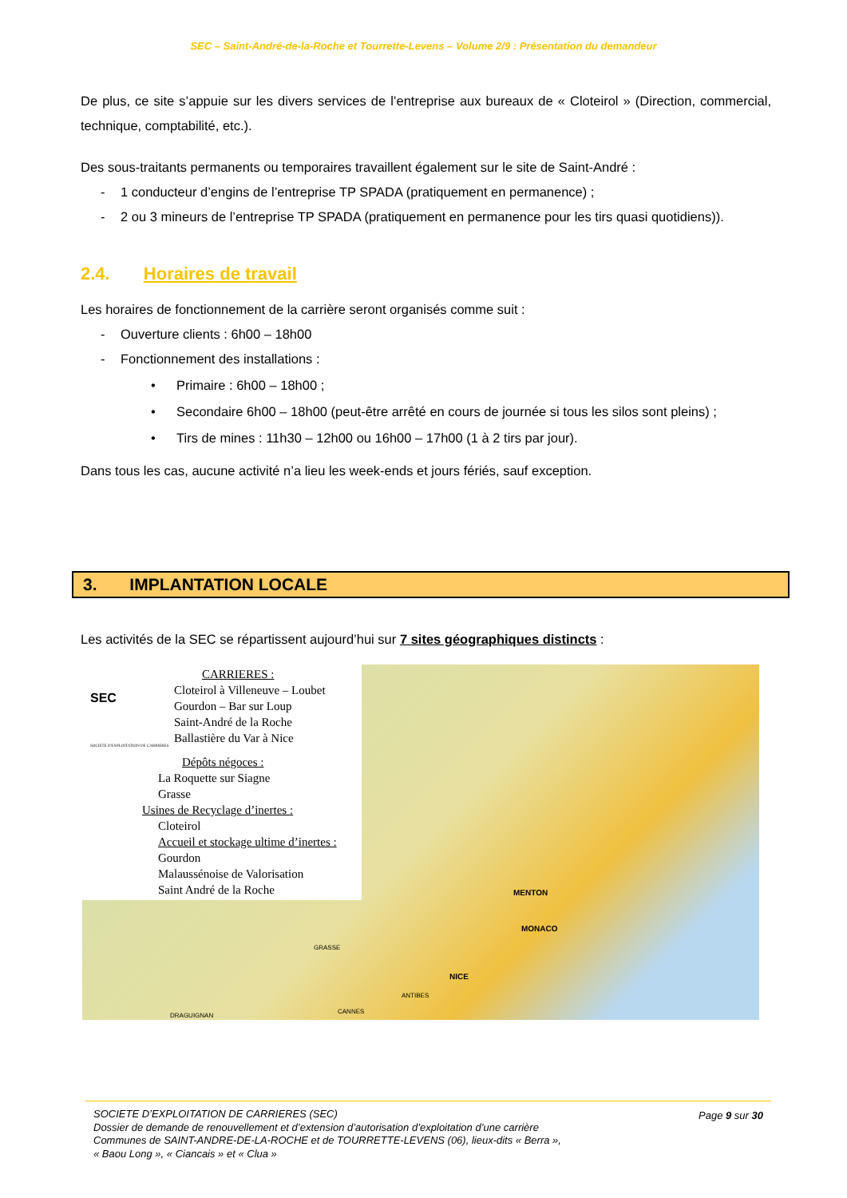SEC – Saint-André-de-la-Roche et Tourrette-Levens – Volume 2/9 : Présentation du demandeur
De plus, ce site s’appuie sur les divers services de l’entreprise aux bureaux de « Cloteirol » (Direction, commercial, technique, comptabilité, etc.).
Des sous-traitants permanents ou temporaires travaillent également sur le site de Saint-André :
- 1 conducteur d’engins de l’entreprise TP SPADA (pratiquement en permanence) ;
- 2 ou 3 mineurs de l’entreprise TP SPADA (pratiquement en permanence pour les tirs quasi quotidiens)).
2.4. Horaires de travail
Les horaires de fonctionnement de la carrière seront organisés comme suit :
- Ouverture clients : 6h00 – 18h00
- Fonctionnement des installations :
• Primaire : 6h00 – 18h00 ;
• Secondaire 6h00 – 18h00 (peut-être arrêté en cours de journée si tous les silos sont pleins) ;
• Tirs de mines : 11h30 – 12h00 ou 16h00 – 17h00 (1 à 2 tirs par jour).
Dans tous les cas, aucune activité n’a lieu les week-ends et jours fériés, sauf exception.
3. IMPLANTATION LOCALE
Les activités de la SEC se répartissent aujourd’hui sur 7 sites géographiques distincts :
CARRIERES :
Cloteirol à Villeneuve – Loubet
Gourdon – Bar sur Loup
Saint-André de la Roche
Ballastière du Var à Nice
SEC
SOCIETE D'EXPLOITATION DE CARRIERES
Dépôts négoces :
La Roquette sur Siagne
Grasse
Usines de Recyclage d’inertes :
Cloteirol
Accueil et stockage ultime d’inertes :
Gourdon
Malaussénoise de Valorisation
Saint André de la Roche
MENTON
MONACO
NICE
ANTIBES
CANNES
GRASSE
DRAGUIGNAN
Page 9 sur 30
SOCIETE D’EXPLOITATION DE CARRIERES (SEC)
Dossier de demande de renouvellement et d’extension d’autorisation d’exploitation d’une carrière
Communes de SAINT-ANDRE-DE-LA-ROCHE et de TOURRETTE-LEVENS (06), lieux-dits « Berra »,
« Baou Long », « Ciancais » et « Clua »